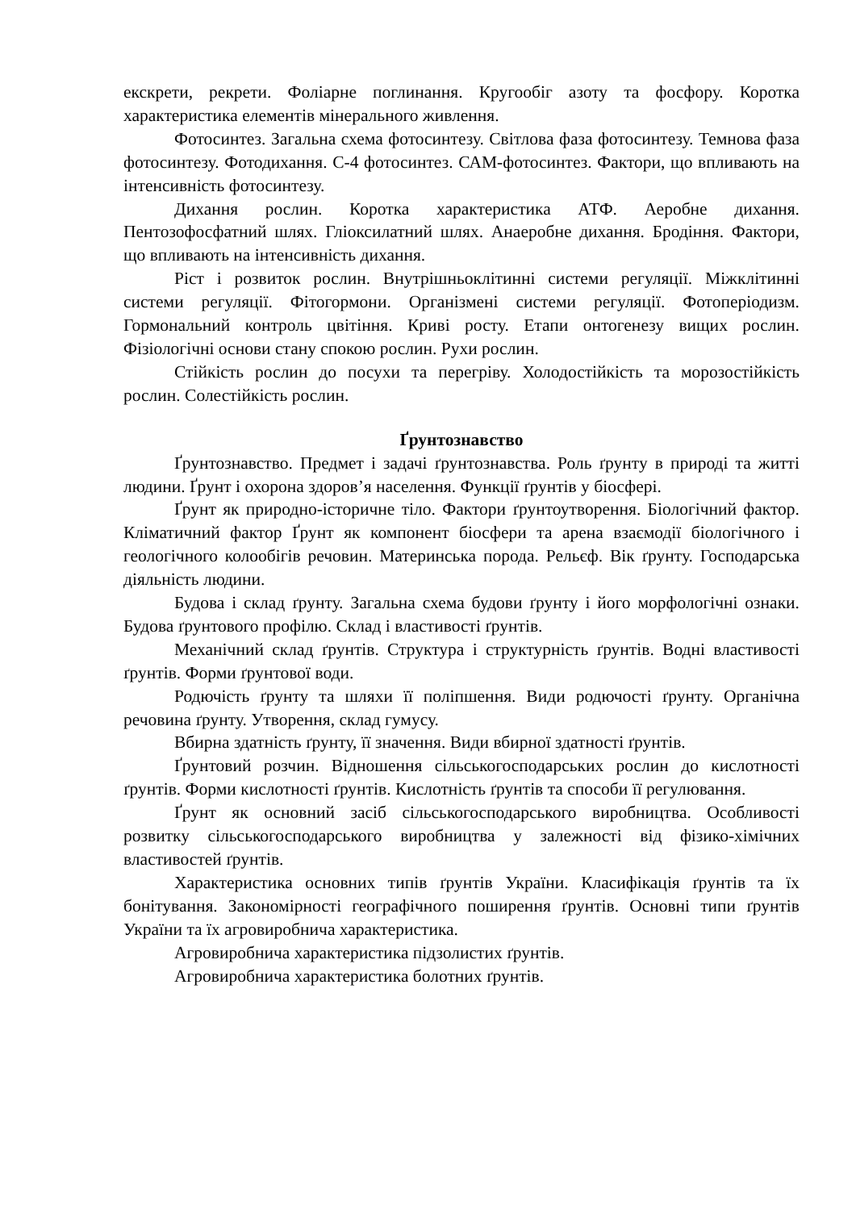екскрети, рекрети. Фоліарне поглинання. Кругообіг азоту та фосфору. Коротка характеристика елементів мінерального живлення.
Фотосинтез. Загальна схема фотосинтезу. Світлова фаза фотосинтезу. Темнова фаза фотосинтезу. Фотодихання. С-4 фотосинтез. САМ-фотосинтез. Фактори, що впливають на інтенсивність фотосинтезу.
Дихання рослин. Коротка характеристика АТФ. Аеробне дихання. Пентозофосфатний шлях. Гліоксилатний шлях. Анаеробне дихання. Бродіння. Фактори, що впливають на інтенсивність дихання.
Ріст і розвиток рослин. Внутрішньоклітинні системи регуляції. Міжклітинні системи регуляції. Фітогормони. Організмені системи регуляції. Фотоперіодизм. Гормональний контроль цвітіння. Криві росту. Етапи онтогенезу вищих рослин. Фізіологічні основи стану спокою рослин. Рухи рослин.
Стійкість рослин до посухи та перегріву. Холодостійкість та морозостійкість рослин. Солестійкість рослин.
Ґрунтознавство
Ґрунтознавство. Предмет і задачі ґрунтознавства. Роль ґрунту в природі та житті людини. Ґрунт і охорона здоров’я населення. Функції ґрунтів у біосфері.
Ґрунт як природно-історичне тіло. Фактори ґрунтоутворення. Біологічний фактор. Кліматичний фактор Ґрунт як компонент біосфери та арена взаємодії біологічного і геологічного колообігів речовин. Материнська порода. Рельєф. Вік ґрунту. Господарська діяльність людини.
Будова і склад ґрунту. Загальна схема будови ґрунту і його морфологічні ознаки. Будова ґрунтового профілю. Склад і властивості ґрунтів.
Механічний склад ґрунтів. Структура і структурність ґрунтів. Водні властивості ґрунтів. Форми ґрунтової води.
Родючість ґрунту та шляхи її поліпшення. Види родючості ґрунту. Органічна речовина ґрунту. Утворення, склад гумусу.
Вбирна здатність ґрунту, її значення. Види вбирної здатності ґрунтів.
Ґрунтовий розчин. Відношення сільськогосподарських рослин до кислотності ґрунтів. Форми кислотності ґрунтів. Кислотність ґрунтів та способи її регулювання.
Ґрунт як основний засіб сільськогосподарського виробництва. Особливості розвитку сільськогосподарського виробництва у залежності від фізико-хімічних властивостей ґрунтів.
Характеристика основних типів ґрунтів України. Класифікація ґрунтів та їх бонітування. Закономірності географічного поширення ґрунтів. Основні типи ґрунтів України та їх агровиробнича характеристика.
Агровиробнича характеристика підзолистих ґрунтів.
Агровиробнича характеристика болотних ґрунтів.